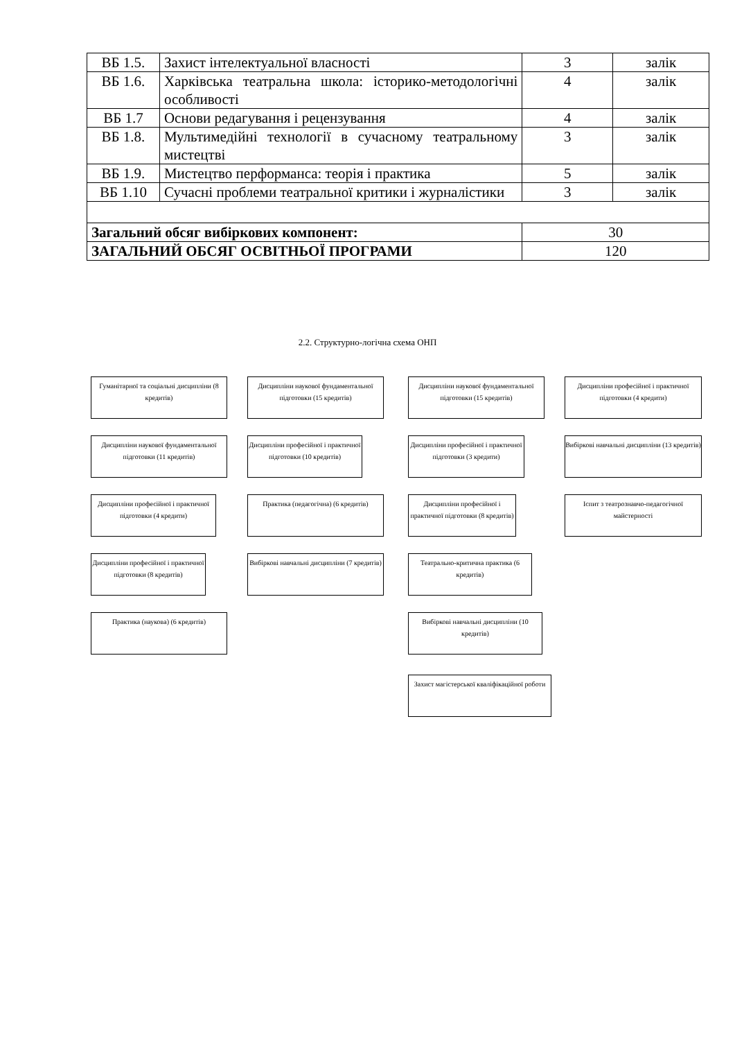| ВБ 1.5. | Захист інтелектуальної власності | 3 | залік |
| ВБ 1.6. | Харківська театральна школа: історико-методологічні особливості | 4 | залік |
| ВБ 1.7 | Основи редагування і рецензування | 4 | залік |
| ВБ 1.8. | Мультимедійні технології в сучасному театральному мистецтві | 3 | залік |
| ВБ 1.9. | Мистецтво перформанса: теорія і практика | 5 | залік |
| ВБ 1.10 | Сучасні проблеми театральної критики і журналістики | 3 | залік |
| Загальний обсяг вибіркових компонент: | | 30 | |
| ЗАГАЛЬНИЙ ОБСЯГ ОСВІТНЬОЇ ПРОГРАМИ | | 120 | |
2.2. Структурно-логічна схема ОНП
Гуманітарної та соціальні дисципліни (8 кредитів)
Дисципліни наукової фундаментальної підготовки (15 кредитів)
Дисципліни наукової фундаментальної підготовки (15 кредитів)
Дисципліни професійної і практичної підготовки (4 кредити)
Дисципліни наукової фундаментальної підготовки (11 кредитів)
Дисципліни професійної і практичної підготовки (10 кредитів)
Дисципліни професійної і практичної підготовки (3 кредити)
Вибіркові навчальні дисципліни (13 кредитів)
Дисципліни професійної і практичної підготовки (4 кредити)
Практика (педагогічна) (6 кредитів)
Дисципліни професійної і практичної підготовки (8 кредитів)
Іспит з театрознавчо-педагогічної майстерності
Дисципліни професійної і практичної підготовки (8 кредитів)
Вибіркові навчальні дисципліни (7 кредитів)
Театрально-критична практика (6 кредитів)
Практика (наукова) (6 кредитів)
Вибіркові навчальні дисципліни (10 кредитів)
Захист магістерської кваліфікаційної роботи